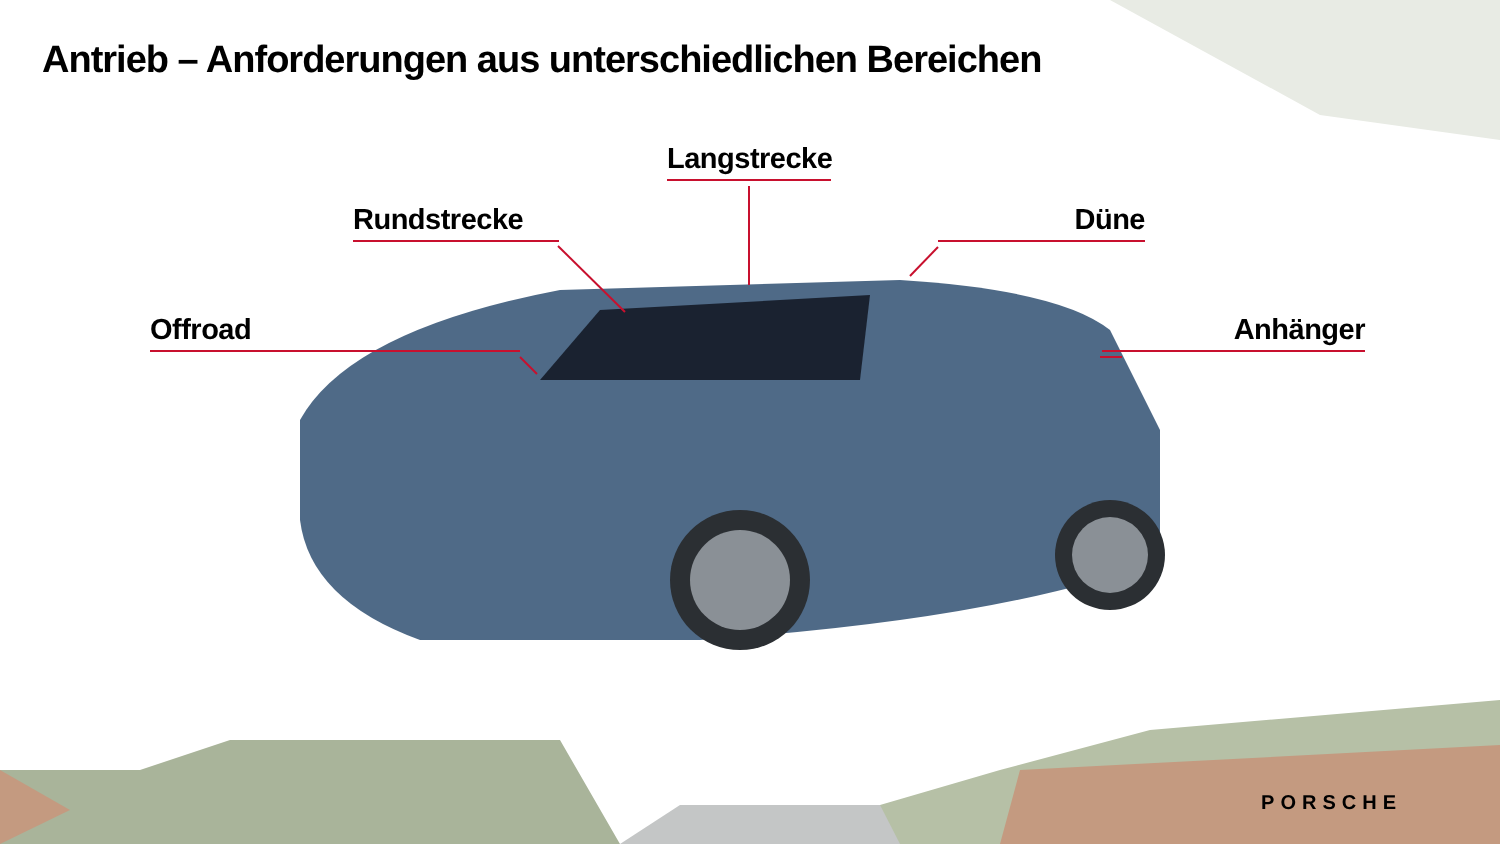Antrieb – Anforderungen aus unterschiedlichen Bereichen
Langstrecke
Rundstrecke Düne
Offroad Anhänger
PORSCHE